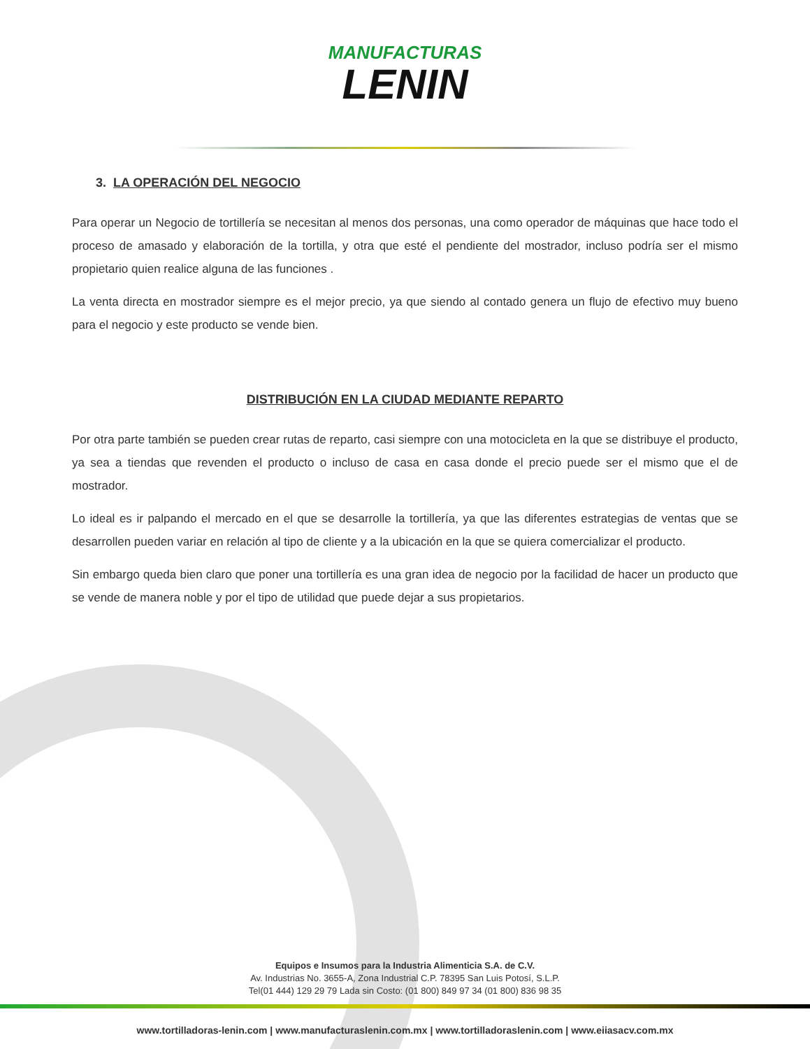MANUFACTURAS
LENIN
3. LA OPERACIÓN DEL NEGOCIO
Para operar un Negocio de tortillería se necesitan al menos dos personas, una como operador de máquinas que hace todo el proceso de amasado y elaboración de la tortilla, y otra que esté el pendiente del mostrador, incluso podría ser el mismo propietario quien realice alguna de las funciones .
La venta directa en mostrador siempre es el mejor precio, ya que siendo al contado genera un flujo de efectivo muy bueno para el negocio y este producto se vende bien.
DISTRIBUCIÓN EN LA CIUDAD MEDIANTE REPARTO
Por otra parte también se pueden crear rutas de reparto, casi siempre con una motocicleta en la que se distribuye el producto, ya sea a tiendas que revenden el producto o incluso de casa en casa donde el precio puede ser el mismo que el de mostrador.
Lo ideal es ir palpando el mercado en el que se desarrolle la tortillería, ya que las diferentes estrategias de ventas que se desarrollen pueden variar en relación al tipo de cliente y a la ubicación en la que se quiera comercializar el producto.
Sin embargo queda bien claro que poner una tortillería es una gran idea de negocio por la facilidad de hacer un producto que se vende de manera noble y por el tipo de utilidad que puede dejar a sus propietarios.
Equipos e Insumos para la Industria Alimenticia S.A. de C.V.
Av. Industrias No. 3655-A, Zona Industrial C.P. 78395 San Luis Potosí, S.L.P.
Tel(01 444) 129 29 79 Lada sin Costo: (01 800) 849 97 34 (01 800) 836 98 35
www.tortilladoras-lenin.com | www.manufacturaslenin.com.mx | www.tortilladoraslenin.com | www.eiiasacv.com.mx